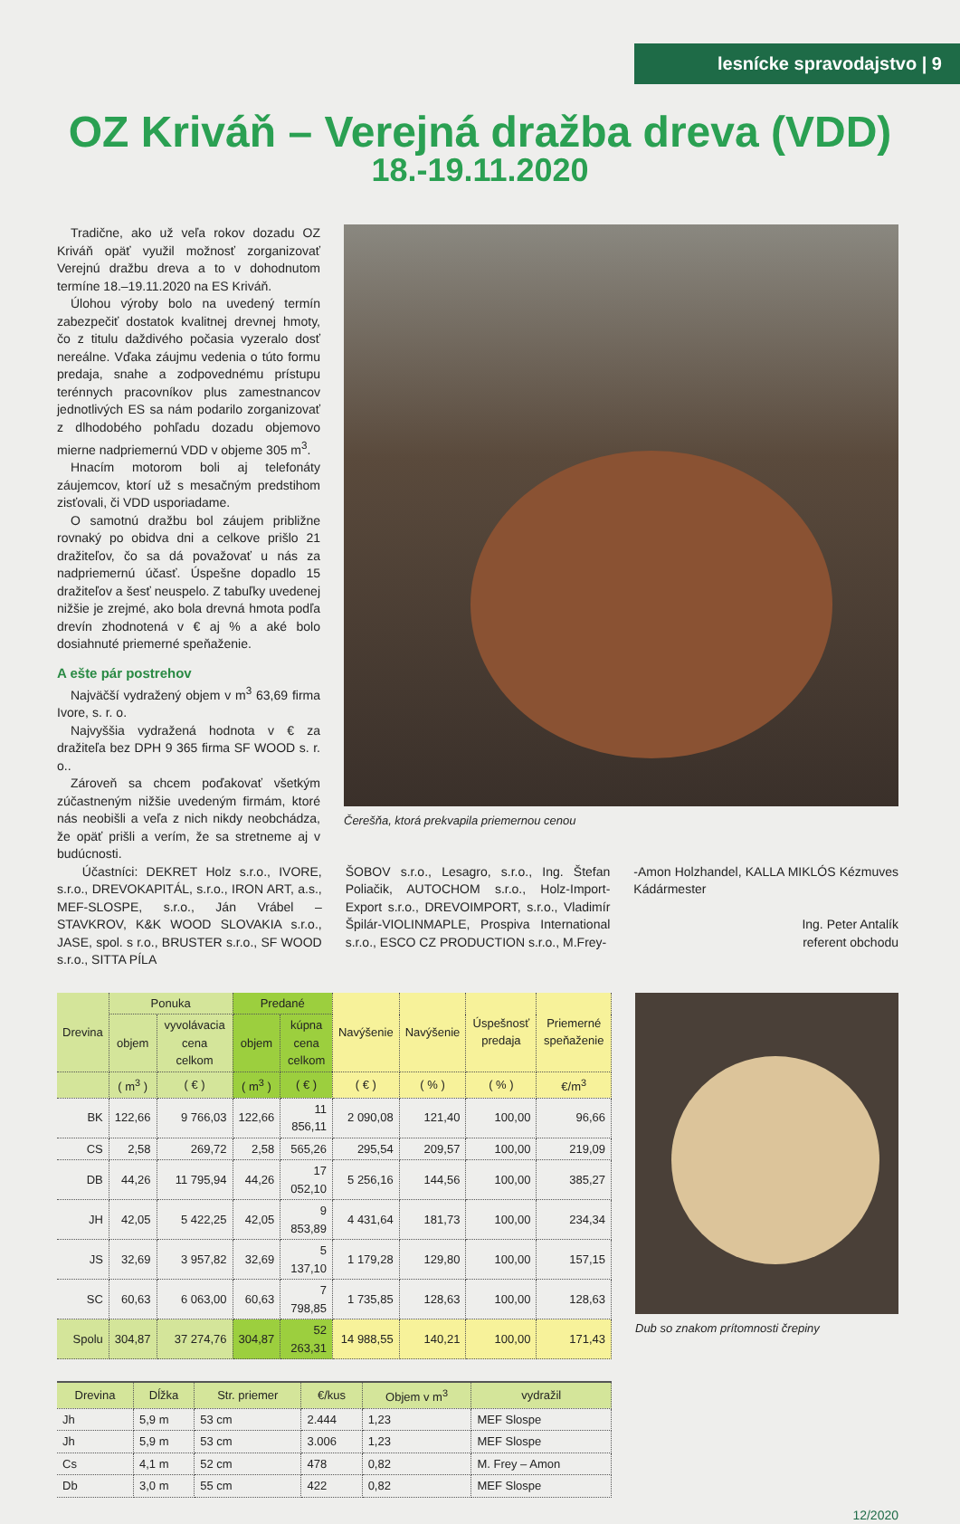lesnícke spravodajstvo | 9
OZ Kriváň – Verejná dražba dreva (VDD)
18.-19.11.2020
Tradične, ako už veľa rokov dozadu OZ Kriváň opäť využil možnosť zorganizovať Verejnú dražbu dreva a to v dohodnutom termíne 18.–19.11.2020 na ES Kriváň.
Úlohou výroby bolo na uvedený termín zabezpečiť dostatok kvalitnej drevnej hmoty, čo z titulu daždivého počasia vyzeralo dosť nereálne. Vďaka záujmu vedenia o túto formu predaja, snahe a zodpovednému prístupu terénnych pracovníkov plus zamestnancov jednotlivých ES sa nám podarilo zorganizovať z dlhodobého pohľadu dozadu objemovo mierne nadpriemernú VDD v objeme 305 m<sup>3</sup>.
Hnacím motorom boli aj telefonáty záujemcov, ktorí už s mesačným predstihom zisťovali, či VDD usporiadame.
O samotnú dražbu bol záujem približne rovnaký po obidva dni a celkove prišlo 21 dražiteľov, čo sa dá považovať u nás za nadpriemernú účasť. Úspešne dopadlo 15 dražiteľov a šesť neuspelo. Z tabuľky uvedenej nižšie je zrejmé, ako bola drevná hmota podľa drevín zhodnotená v € aj % a aké bolo dosiahnuté priemerné speňaženie.
A ešte pár postrehov
Najväčší vydražený objem v m<sup>3</sup> 63,69 firma Ivore, s. r. o.
Najvyššia vydražená hodnota v € za dražiteľa bez DPH 9 365 firma SF WOOD s. r. o..
Zároveň sa chcem poďakovať všetkým zúčastneným nižšie uvedeným firmám, ktoré nás neobišli a veľa z nich nikdy neobchádza, že opäť prišli a verím, že sa stretneme aj v budúcnosti.
Čerešňa, ktorá prekvapila priemernou cenou
Účastníci: DEKRET Holz s.r.o., IVORE, s.r.o., DREVOKAPITÁL, s.r.o., IRON ART, a.s., MEF-SLOSPE, s.r.o., Ján Vrábel – STAVKROV, K&K WOOD SLOVAKIA s.r.o., JASE, spol. s r.o., BRUSTER s.r.o., SF WOOD s.r.o., SITTA PÍLA
ŠOBOV s.r.o., Lesagro, s.r.o., Ing. Štefan Poliačik, AUTOCHOM s.r.o., Holz-Import-Export s.r.o., DREVOIMPORT, s.r.o., Vladimír Špilár-VIOLINMAPLE, Prospiva International s.r.o., ESCO CZ PRODUCTION s.r.o., M.Frey-
-Amon Holzhandel, KALLA MIKLÓS Kézmuves Kádármester
Ing. Peter Antalík
referent obchodu
| Drevina | Ponuka | | Predané | | Navýšenie | Navýšenie | Úspešnosť predaja | Priemerné speňaženie |
| --- | --- | --- | --- | --- | --- | --- | --- | --- |
| | objem | vyvolávacia cena celkom | objem | kúpna cena celkom | | | | |
| | ( m<sup>3</sup> ) | ( € ) | ( m<sup>3</sup> ) | ( € ) | ( € ) | ( % ) | ( % ) | €/m<sup>3</sup> |
| BK | 122,66 | 9 766,03 | 122,66 | 11 856,11 | 2 090,08 | 121,40 | 100,00 | 96,66 |
| CS | 2,58 | 269,72 | 2,58 | 565,26 | 295,54 | 209,57 | 100,00 | 219,09 |
| DB | 44,26 | 11 795,94 | 44,26 | 17 052,10 | 5 256,16 | 144,56 | 100,00 | 385,27 |
| JH | 42,05 | 5 422,25 | 42,05 | 9 853,89 | 4 431,64 | 181,73 | 100,00 | 234,34 |
| JS | 32,69 | 3 957,82 | 32,69 | 5 137,10 | 1 179,28 | 129,80 | 100,00 | 157,15 |
| SC | 60,63 | 6 063,00 | 60,63 | 7 798,85 | 1 735,85 | 128,63 | 100,00 | 128,63 |
| Spolu | 304,87 | 37 274,76 | 304,87 | 52 263,31 | 14 988,55 | 140,21 | 100,00 | 171,43 |
| Drevina | Dĺžka | Str. priemer | €/kus | Objem v m<sup>3</sup> | vydražil |
| --- | --- | --- | --- | --- | --- |
| Jh | 5,9 m | 53 cm | 2.444 | 1,23 | MEF Slospe |
| Jh | 5,9 m | 53 cm | 3.006 | 1,23 | MEF Slospe |
| Cs | 4,1 m | 52 cm | 478 | 0,82 | M. Frey – Amon |
| Db | 3,0 m | 55 cm | 422 | 0,82 | MEF Slospe |
Dub so znakom prítomnosti črepiny
12/2020